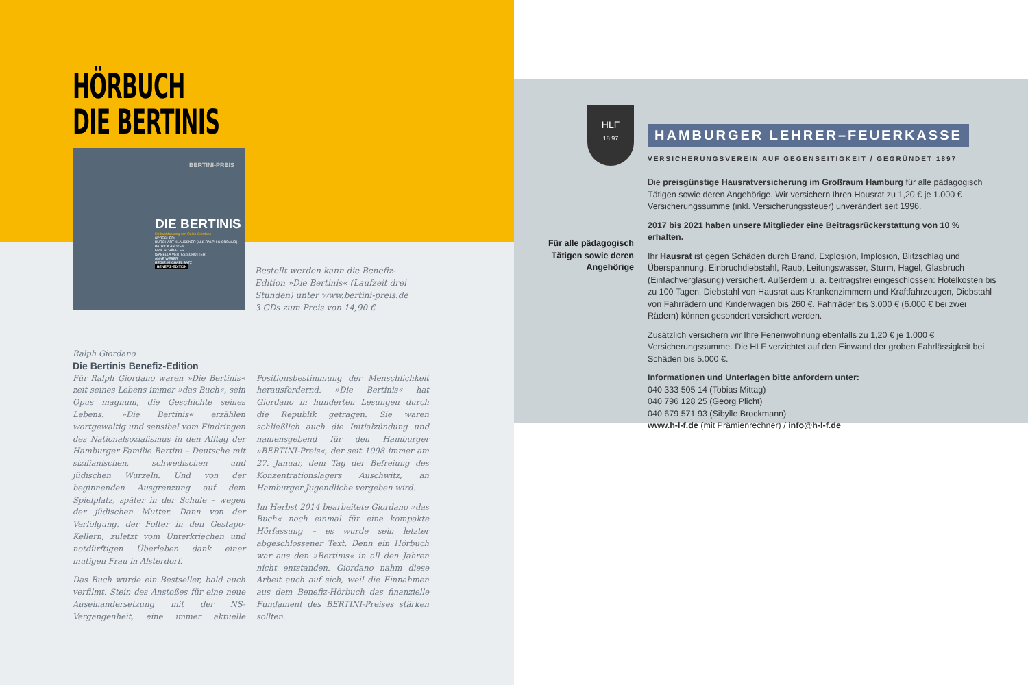HÖRBUCH
DIE BERTINIS
BERTINI-PREIS
DIE BERTINIS
Hörbuchfassung von Ralph Giordano
SPRECHER:
BURGHART KLAUSSNER (ALS RALPH GIORDANO)
PATRICK ABOZEN
ERIK SCHÄFFLER
ISABELLA VÉRTES-SCHÜTTER
ANNE WEBER
REGIE: MICHAEL BATZ
BENEFIZ-EDITION
Bestellt werden kann die Benefiz-Edition »Die Bertinis« (Laufzeit drei Stunden) unter www.bertini-preis.de
3 CDs zum Preis von 14,90 €
Ralph Giordano
Die Bertinis Benefiz-Edition
Für Ralph Giordano waren »Die Bertinis« zeit seines Lebens immer »das Buch«, sein Opus magnum, die Geschichte seines Lebens. »Die Bertinis« erzählen wortgewaltig und sensibel vom Eindringen des Nationalsozialismus in den Alltag der Hamburger Familie Bertini – Deutsche mit sizilianischen, schwedischen und jüdischen Wurzeln. Und von der beginnenden Ausgrenzung auf dem Spielplatz, später in der Schule – wegen der jüdischen Mutter. Dann von der Verfolgung, der Folter in den Gestapo-Kellern, zuletzt vom Unterkriechen und notdürftigen Überleben dank einer mutigen Frau in Alsterdorf.
Das Buch wurde ein Bestseller, bald auch verfilmt. Stein des Anstoßes für eine neue Auseinandersetzung mit der NS-Vergangenheit, eine immer aktuelle Positionsbestimmung der Menschlichkeit herausfordernd. »Die Bertinis« hat Giordano in hunderten Lesungen durch die Republik getragen. Sie waren schließlich auch die Initialzündung und namensgebend für den Hamburger »BERTINI-Preis«, der seit 1998 immer am 27. Januar, dem Tag der Befreiung des Konzentrationslagers Auschwitz, an Hamburger Jugendliche vergeben wird.
Im Herbst 2014 bearbeitete Giordano »das Buch« noch einmal für eine kompakte Hörfassung – es wurde sein letzter abgeschlossener Text. Denn ein Hörbuch war aus den »Bertinis« in all den Jahren nicht entstanden. Giordano nahm diese Arbeit auch auf sich, weil die Einnahmen aus dem Benefiz-Hörbuch das finanzielle Fundament des BERTINI-Preises stärken sollten.
HLF
18 97
Für alle pädagogisch Tätigen sowie deren Angehörige
HAMBURGER LEHRER–FEUERKASSE
VERSICHERUNGSVEREIN AUF GEGENSEITIGKEIT / GEGRÜNDET 1897
Die preisgünstige Hausratversicherung im Großraum Hamburg für alle pädagogisch Tätigen sowie deren Angehörige. Wir versichern Ihren Hausrat zu 1,20 € je 1.000 € Versicherungssumme (inkl. Versicherungssteuer) unverändert seit 1996.
2017 bis 2021 haben unsere Mitglieder eine Beitragsrückerstattung von 10 % erhalten.
Ihr Hausrat ist gegen Schäden durch Brand, Explosion, Implosion, Blitzschlag und Überspannung, Einbruchdiebstahl, Raub, Leitungswasser, Sturm, Hagel, Glasbruch (Einfachverglasung) versichert. Außerdem u. a. beitragsfrei eingeschlossen: Hotelkosten bis zu 100 Tagen, Diebstahl von Hausrat aus Krankenzimmern und Kraftfahrzeugen, Diebstahl von Fahrrädern und Kinderwagen bis 260 €. Fahrräder bis 3.000 € (6.000 € bei zwei Rädern) können gesondert versichert werden.
Zusätzlich versichern wir Ihre Ferienwohnung ebenfalls zu 1,20 € je 1.000 € Versicherungssumme. Die HLF verzichtet auf den Einwand der groben Fahrlässigkeit bei Schäden bis 5.000 €.
Informationen und Unterlagen bitte anfordern unter:
040 333 505 14 (Tobias Mittag)
040 796 128 25 (Georg Plicht)
040 679 571 93 (Sibylle Brockmann)
www.h-l-f.de (mit Prämienrechner) / info@h-l-f.de